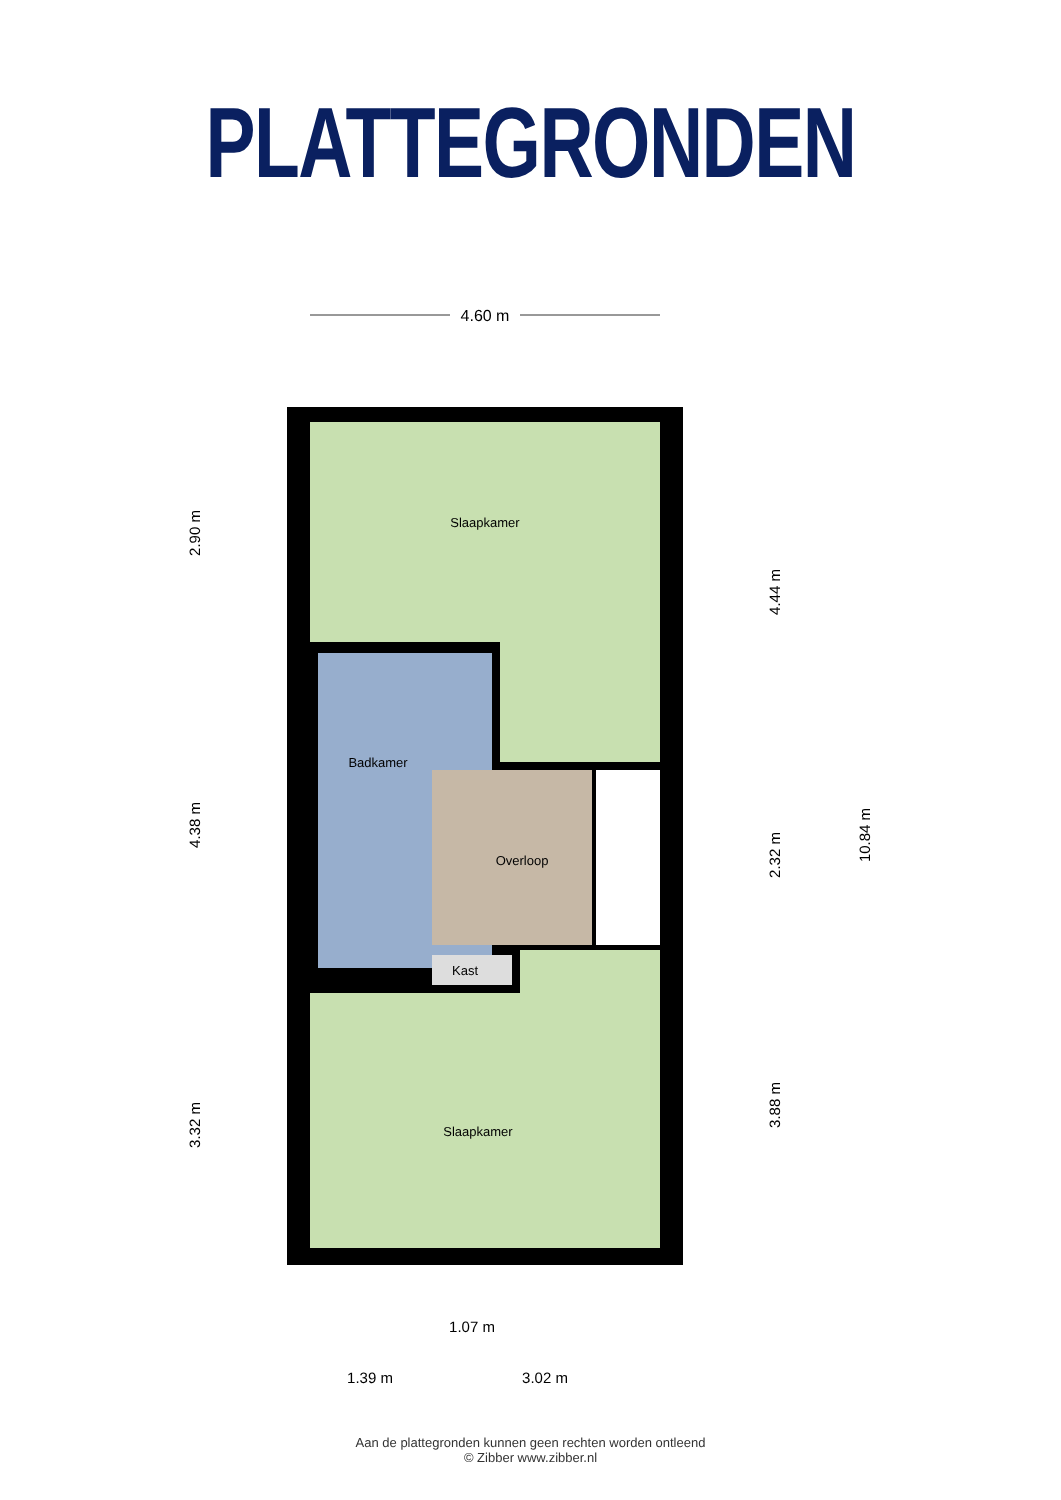PLATTEGRONDEN
4.60 m
Slaapkamer
Badkamer
Overloop
Kast
Slaapkamer
2.90 m
4.38 m
3.32 m
4.44 m
2.32 m
3.88 m
10.84 m
1.07 m
1.39 m
3.02 m
Aan de plattegronden kunnen geen rechten worden ontleend
© Zibber www.zibber.nl